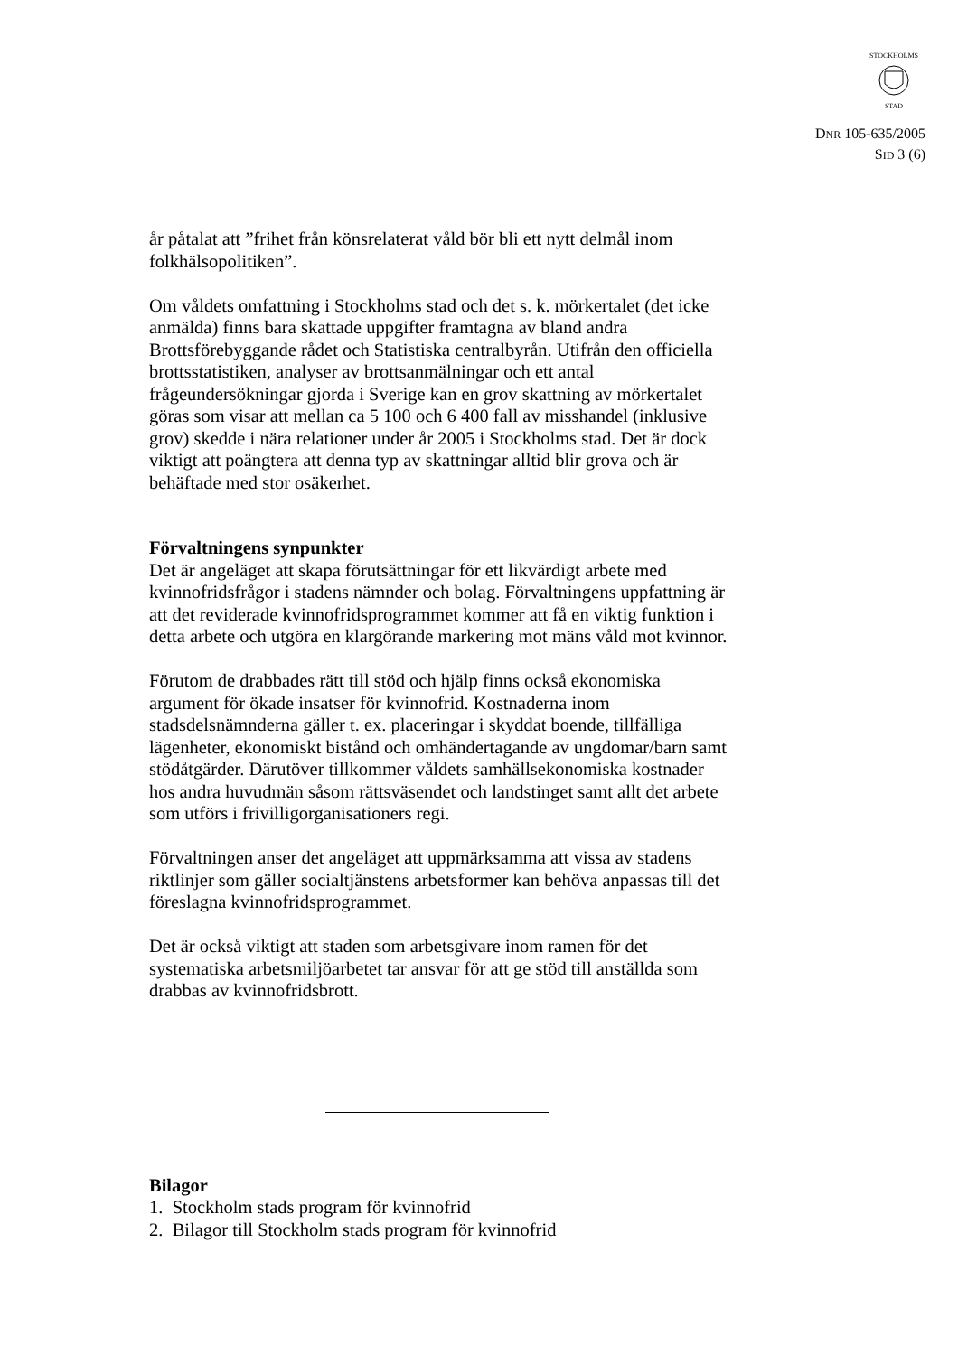STOCKHOLMS
STAD
DNR 105-635/2005
SID 3 (6)
år påtalat att ”frihet från könsrelaterat våld bör bli ett nytt delmål inom folkhälsopolitiken”.
Om våldets omfattning i Stockholms stad och det s. k. mörkertalet (det icke anmälda) finns bara skattade uppgifter framtagna av bland andra Brottsförebyggande rådet och Statistiska centralbyrån. Utifrån den officiella brottsstatistiken, analyser av brottsanmälningar och ett antal frågeundersökningar gjorda i Sverige kan en grov skattning av mörkertalet göras som visar att mellan ca 5 100 och 6 400 fall av misshandel (inklusive grov) skedde i nära relationer under år 2005 i Stockholms stad. Det är dock viktigt att poängtera att denna typ av skattningar alltid blir grova och är behäftade med stor osäkerhet.
Förvaltningens synpunkter
Det är angeläget att skapa förutsättningar för ett likvärdigt arbete med kvinnofridsfrågor i stadens nämnder och bolag. Förvaltningens uppfattning är att det reviderade kvinnofridsprogrammet kommer att få en viktig funktion i detta arbete och utgöra en klargörande markering mot mäns våld mot kvinnor.
Förutom de drabbades rätt till stöd och hjälp finns också ekonomiska argument för ökade insatser för kvinnofrid. Kostnaderna inom stadsdelsnämnderna gäller t. ex. placeringar i skyddat boende, tillfälliga lägenheter, ekonomiskt bistånd och omhändertagande av ungdomar/barn samt stödåtgärder. Därutöver tillkommer våldets samhällsekonomiska kostnader hos andra huvudmän såsom rättsväsendet och landstinget samt allt det arbete som utförs i frivilligorganisationers regi.
Förvaltningen anser det angeläget att uppmärksamma att vissa av stadens riktlinjer som gäller socialtjänstens arbetsformer kan behöva anpassas till det föreslagna kvinnofridsprogrammet.
Det är också viktigt att staden som arbetsgivare inom ramen för det systematiska arbetsmiljöarbetet tar ansvar för att ge stöd till anställda som drabbas av kvinnofridsbrott.
Bilagor
1. Stockholm stads program för kvinnofrid
2. Bilagor till Stockholm stads program för kvinnofrid